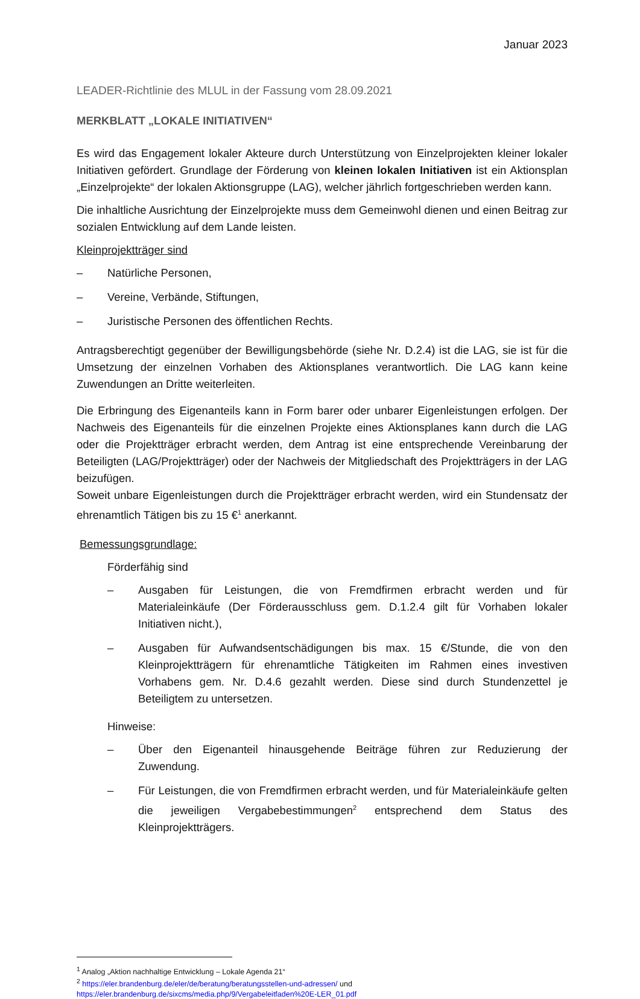Januar 2023
LEADER-Richtlinie des MLUL in der Fassung vom 28.09.2021
MERKBLATT „LOKALE INITIATIVEN“
Es wird das Engagement lokaler Akteure durch Unterstützung von Einzelprojekten kleiner lokaler Initiativen gefördert. Grundlage der Förderung von kleinen lokalen Initiativen ist ein Aktionsplan „Einzelprojekte“ der lokalen Aktionsgruppe (LAG), welcher jährlich fortgeschrieben werden kann.
Die inhaltliche Ausrichtung der Einzelprojekte muss dem Gemeinwohl dienen und einen Beitrag zur sozialen Entwicklung auf dem Lande leisten.
Kleinprojektträger sind
– Natürliche Personen,
– Vereine, Verbände, Stiftungen,
– Juristische Personen des öffentlichen Rechts.
Antragsberechtigt gegenüber der Bewilligungsbehörde (siehe Nr. D.2.4) ist die LAG, sie ist für die Umsetzung der einzelnen Vorhaben des Aktionsplanes verantwortlich. Die LAG kann keine Zuwendungen an Dritte weiterleiten.
Die Erbringung des Eigenanteils kann in Form barer oder unbarer Eigenleistungen erfolgen. Der Nachweis des Eigenanteils für die einzelnen Projekte eines Aktionsplanes kann durch die LAG oder die Projektträger erbracht werden, dem Antrag ist eine entsprechende Vereinbarung der Beteiligten (LAG/Projektträger) oder der Nachweis der Mitgliedschaft des Projektträgers in der LAG beizufügen.
Soweit unbare Eigenleistungen durch die Projektträger erbracht werden, wird ein Stundensatz der ehrenamtlich Tätigen bis zu 15 €<sup>1</sup> anerkannt.
Bemessungsgrundlage:
Förderfähig sind
– Ausgaben für Leistungen, die von Fremdfirmen erbracht werden und für Materialeinkäufe (Der Förderausschluss gem. D.1.2.4 gilt für Vorhaben lokaler Initiativen nicht.),
– Ausgaben für Aufwandsentschädigungen bis max. 15 €/Stunde, die von den Kleinprojektträgern für ehrenamtliche Tätigkeiten im Rahmen eines investiven Vorhabens gem. Nr. D.4.6 gezahlt werden. Diese sind durch Stundenzettel je Beteiligtem zu untersetzen.
Hinweise:
– Über den Eigenanteil hinausgehende Beiträge führen zur Reduzierung der Zuwendung.
– Für Leistungen, die von Fremdfirmen erbracht werden, und für Materialeinkäufe gelten die jeweiligen Vergabebestimmungen<sup>2</sup> entsprechend dem Status des Kleinprojektträgers.
<sup>1</sup> Analog „Aktion nachhaltige Entwicklung – Lokale Agenda 21“
<sup>2</sup> https://eler.brandenburg.de/eler/de/beratung/beratungsstellen-und-adressen/ und https://eler.brandenburg.de/sixcms/media.php/9/Vergabeleitfaden%20E-LER_01.pdf